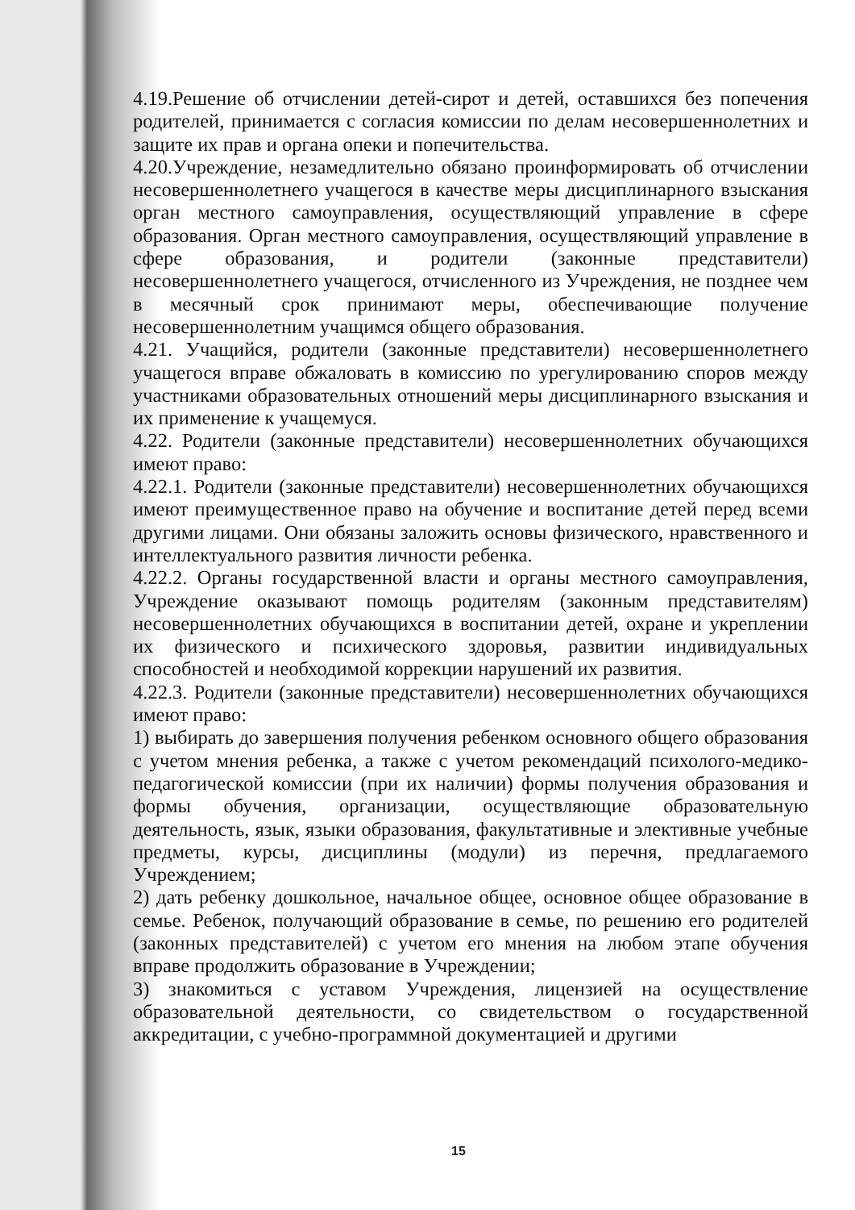4.19.Решение об отчислении детей-сирот и детей, оставшихся без попечения родителей, принимается с согласия комиссии по делам несовершеннолетних и защите их прав и органа опеки и попечительства.
4.20.Учреждение, незамедлительно обязано проинформировать об отчислении несовершеннолетнего учащегося в качестве меры дисциплинарного взыскания орган местного самоуправления, осуществляющий управление в сфере образования. Орган местного самоуправления, осуществляющий управление в сфере образования, и родители (законные представители) несовершеннолетнего учащегося, отчисленного из Учреждения, не позднее чем в месячный срок принимают меры, обеспечивающие получение несовершеннолетним учащимся общего образования.
4.21. Учащийся, родители (законные представители) несовершеннолетнего учащегося вправе обжаловать в комиссию по урегулированию споров между участниками образовательных отношений меры дисциплинарного взыскания и их применение к учащемуся.
4.22. Родители (законные представители) несовершеннолетних обучающихся имеют право:
4.22.1. Родители (законные представители) несовершеннолетних обучающихся имеют преимущественное право на обучение и воспитание детей перед всеми другими лицами. Они обязаны заложить основы физического, нравственного и интеллектуального развития личности ребенка.
4.22.2. Органы государственной власти и органы местного самоуправления, Учреждение оказывают помощь родителям (законным представителям) несовершеннолетних обучающихся в воспитании детей, охране и укреплении их физического и психического здоровья, развитии индивидуальных способностей и необходимой коррекции нарушений их развития.
4.22.3. Родители (законные представители) несовершеннолетних обучающихся имеют право:
1) выбирать до завершения получения ребенком основного общего образования с учетом мнения ребенка, а также с учетом рекомендаций психолого-медико-педагогической комиссии (при их наличии) формы получения образования и формы обучения, организации, осуществляющие образовательную деятельность, язык, языки образования, факультативные и элективные учебные предметы, курсы, дисциплины (модули) из перечня, предлагаемого Учреждением;
2) дать ребенку дошкольное, начальное общее, основное общее образование в семье. Ребенок, получающий образование в семье, по решению его родителей (законных представителей) с учетом его мнения на любом этапе обучения вправе продолжить образование в Учреждении;
3) знакомиться с уставом Учреждения, лицензией на осуществление образовательной деятельности, со свидетельством о государственной аккредитации, с учебно-программной документацией и другими
15